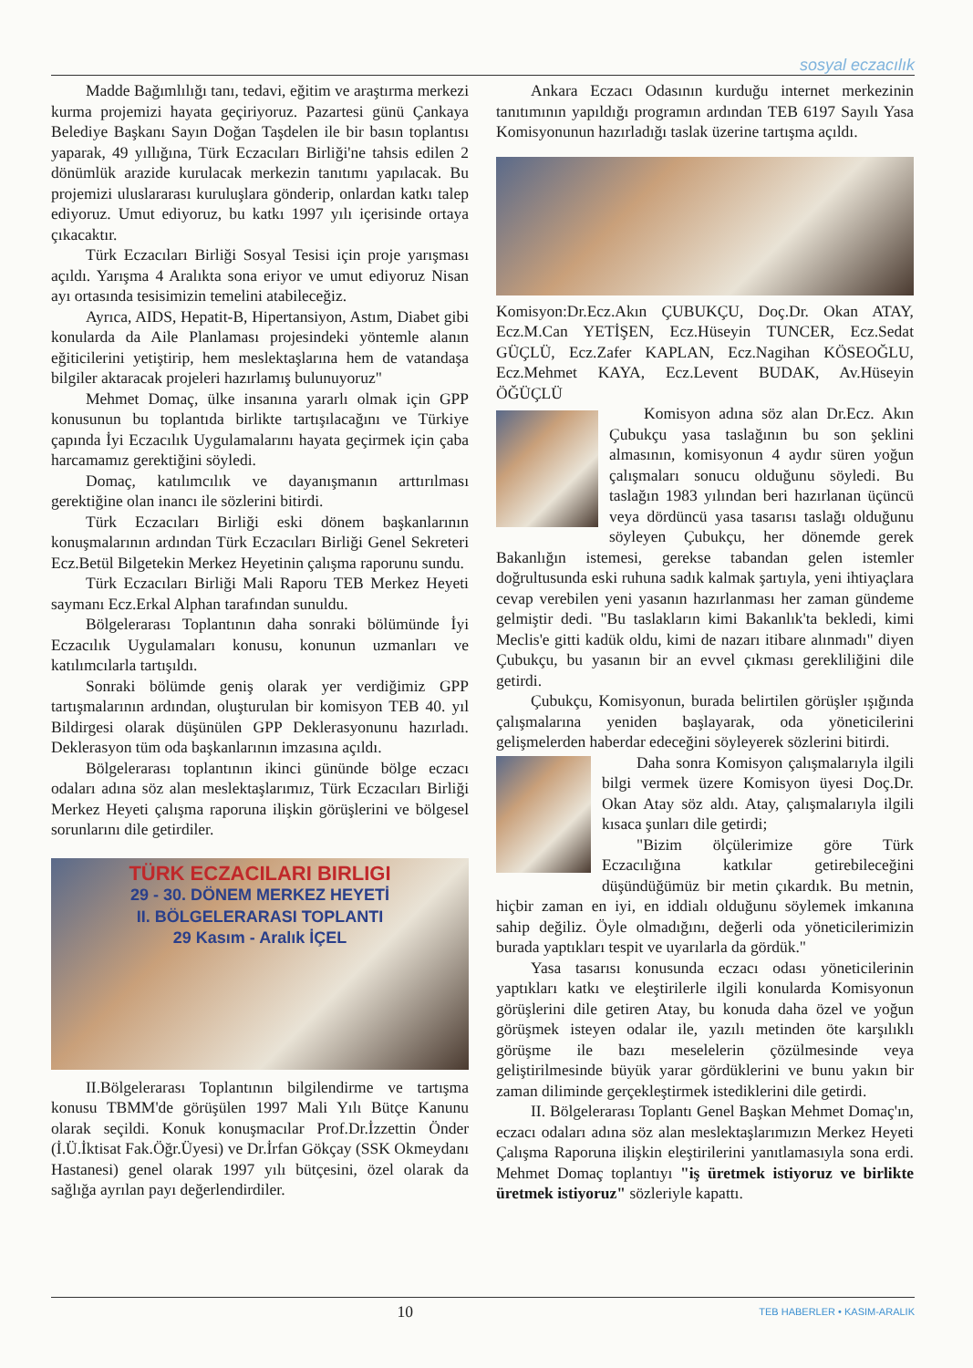sosyal eczacılık
Madde Bağımlılığı tanı, tedavi, eğitim ve araştırma merkezi kurma projemizi hayata geçiriyoruz. Pazartesi günü Çankaya Belediye Başkanı Sayın Doğan Taşdelen ile bir basın toplantısı yaparak, 49 yıllığına, Türk Eczacıları Birliği'ne tahsis edilen 2 dönümlük arazide kurulacak merkezin tanıtımı yapılacak. Bu projemizi uluslararası kuruluşlara gönderip, onlardan katkı talep ediyoruz. Umut ediyoruz, bu katkı 1997 yılı içerisinde ortaya çıkacaktır.
Türk Eczacıları Birliği Sosyal Tesisi için proje yarışması açıldı. Yarışma 4 Aralıkta sona eriyor ve umut ediyoruz Nisan ayı ortasında tesisimizin temelini atabileceğiz.
Ayrıca, AIDS, Hepatit-B, Hipertansiyon, Astım, Diabet gibi konularda da Aile Planlaması projesindeki yöntemle alanın eğiticilerini yetiştirip, hem meslektaşlarına hem de vatandaşa bilgiler aktaracak projeleri hazırlamış bulunuyoruz"
Mehmet Domaç, ülke insanına yararlı olmak için GPP konusunun bu toplantıda birlikte tartışılacağını ve Türkiye çapında İyi Eczacılık Uygulamalarını hayata geçirmek için çaba harcamamız gerektiğini söyledi.
Domaç, katılımcılık ve dayanışmanın arttırılması gerektiğine olan inancı ile sözlerini bitirdi.
Türk Eczacıları Birliği eski dönem başkanlarının konuşmalarının ardından Türk Eczacıları Birliği Genel Sekreteri Ecz.Betül Bilgetekin Merkez Heyetinin çalışma raporunu sundu.
Türk Eczacıları Birliği Mali Raporu TEB Merkez Heyeti saymanı Ecz.Erkal Alphan tarafından sunuldu.
Bölgelerarası Toplantının daha sonraki bölümünde İyi Eczacılık Uygulamaları konusu, konunun uzmanları ve katılımcılarla tartışıldı.
Sonraki bölümde geniş olarak yer verdiğimiz GPP tartışmalarının ardından, oluşturulan bir komisyon TEB 40. yıl Bildirgesi olarak düşünülen GPP Deklerasyonunu hazırladı. Deklerasyon tüm oda başkanlarının imzasına açıldı.
Bölgelerarası toplantının ikinci gününde bölge eczacı odaları adına söz alan meslektaşlarımız, Türk Eczacıları Birliği Merkez Heyeti çalışma raporuna ilişkin görüşlerini ve bölgesel sorunlarını dile getirdiler.
TÜRK ECZACILARI BIRLIGI
29 - 30. DÖNEM MERKEZ HEYETİ
II. BÖLGELERARASI TOPLANTI
29 Kasım - Aralık İÇEL
II.Bölgelerarası Toplantının bilgilendirme ve tartışma konusu TBMM'de görüşülen 1997 Mali Yılı Bütçe Kanunu olarak seçildi. Konuk konuşmacılar Prof.Dr.İzzettin Önder (İ.Ü.İktisat Fak.Öğr.Üyesi) ve Dr.İrfan Gökçay (SSK Okmeydanı Hastanesi) genel olarak 1997 yılı bütçesini, özel olarak da sağlığa ayrılan payı değerlendirdiler.
Ankara Eczacı Odasının kurduğu internet merkezinin tanıtımının yapıldığı programın ardından TEB 6197 Sayılı Yasa Komisyonunun hazırladığı taslak üzerine tartışma açıldı.
Komisyon:Dr.Ecz.Akın ÇUBUKÇU, Doç.Dr. Okan ATAY, Ecz.M.Can YETİŞEN, Ecz.Hüseyin TUNCER, Ecz.Sedat GÜÇLÜ, Ecz.Zafer KAPLAN, Ecz.Nagihan KÖSEOĞLU, Ecz.Mehmet KAYA, Ecz.Levent BUDAK, Av.Hüseyin ÖĞÜÇLÜ
Komisyon adına söz alan Dr.Ecz. Akın Çubukçu yasa taslağının bu son şeklini almasının, komisyonun 4 aydır süren yoğun çalışmaları sonucu olduğunu söyledi. Bu taslağın 1983 yılından beri hazırlanan üçüncü veya dördüncü yasa tasarısı taslağı olduğunu söyleyen Çubukçu, her dönemde gerek Bakanlığın istemesi, gerekse tabandan gelen istemler doğrultusunda eski ruhuna sadık kalmak şartıyla, yeni ihtiyaçlara cevap verebilen yeni yasanın hazırlanması her zaman gündeme gelmiştir dedi. "Bu taslakların kimi Bakanlık'ta bekledi, kimi Meclis'e gitti kadük oldu, kimi de nazarı itibare alınmadı" diyen Çubukçu, bu yasanın bir an evvel çıkması gerekliliğini dile getirdi.
Çubukçu, Komisyonun, burada belirtilen görüşler ışığında çalışmalarına yeniden başlayarak, oda yöneticilerini gelişmelerden haberdar edeceğini söyleyerek sözlerini bitirdi.
Daha sonra Komisyon çalışmalarıyla ilgili bilgi vermek üzere Komisyon üyesi Doç.Dr. Okan Atay söz aldı. Atay, çalışmalarıyla ilgili kısaca şunları dile getirdi;
"Bizim ölçülerimize göre Türk Eczacılığına katkılar getirebileceğini düşündüğümüz bir metin çıkardık. Bu metnin, hiçbir zaman en iyi, en iddialı olduğunu söylemek imkanına sahip değiliz. Öyle olmadığını, değerli oda yöneticilerimizin burada yaptıkları tespit ve uyarılarla da gördük."
Yasa tasarısı konusunda eczacı odası yöneticilerinin yaptıkları katkı ve eleştirilerle ilgili konularda Komisyonun görüşlerini dile getiren Atay, bu konuda daha özel ve yoğun görüşmek isteyen odalar ile, yazılı metinden öte karşılıklı görüşme ile bazı meselelerin çözülmesinde veya geliştirilmesinde büyük yarar gördüklerini ve bunu yakın bir zaman diliminde gerçekleştirmek istediklerini dile getirdi.
II. Bölgelerarası Toplantı Genel Başkan Mehmet Domaç'ın, eczacı odaları adına söz alan meslektaşlarımızın Merkez Heyeti Çalışma Raporuna ilişkin eleştirilerini yanıtlamasıyla sona erdi. Mehmet Domaç toplantıyı "iş üretmek istiyoruz ve birlikte üretmek istiyoruz" sözleriyle kapattı.
10 TEB HABERLER • KASIM-ARALIK